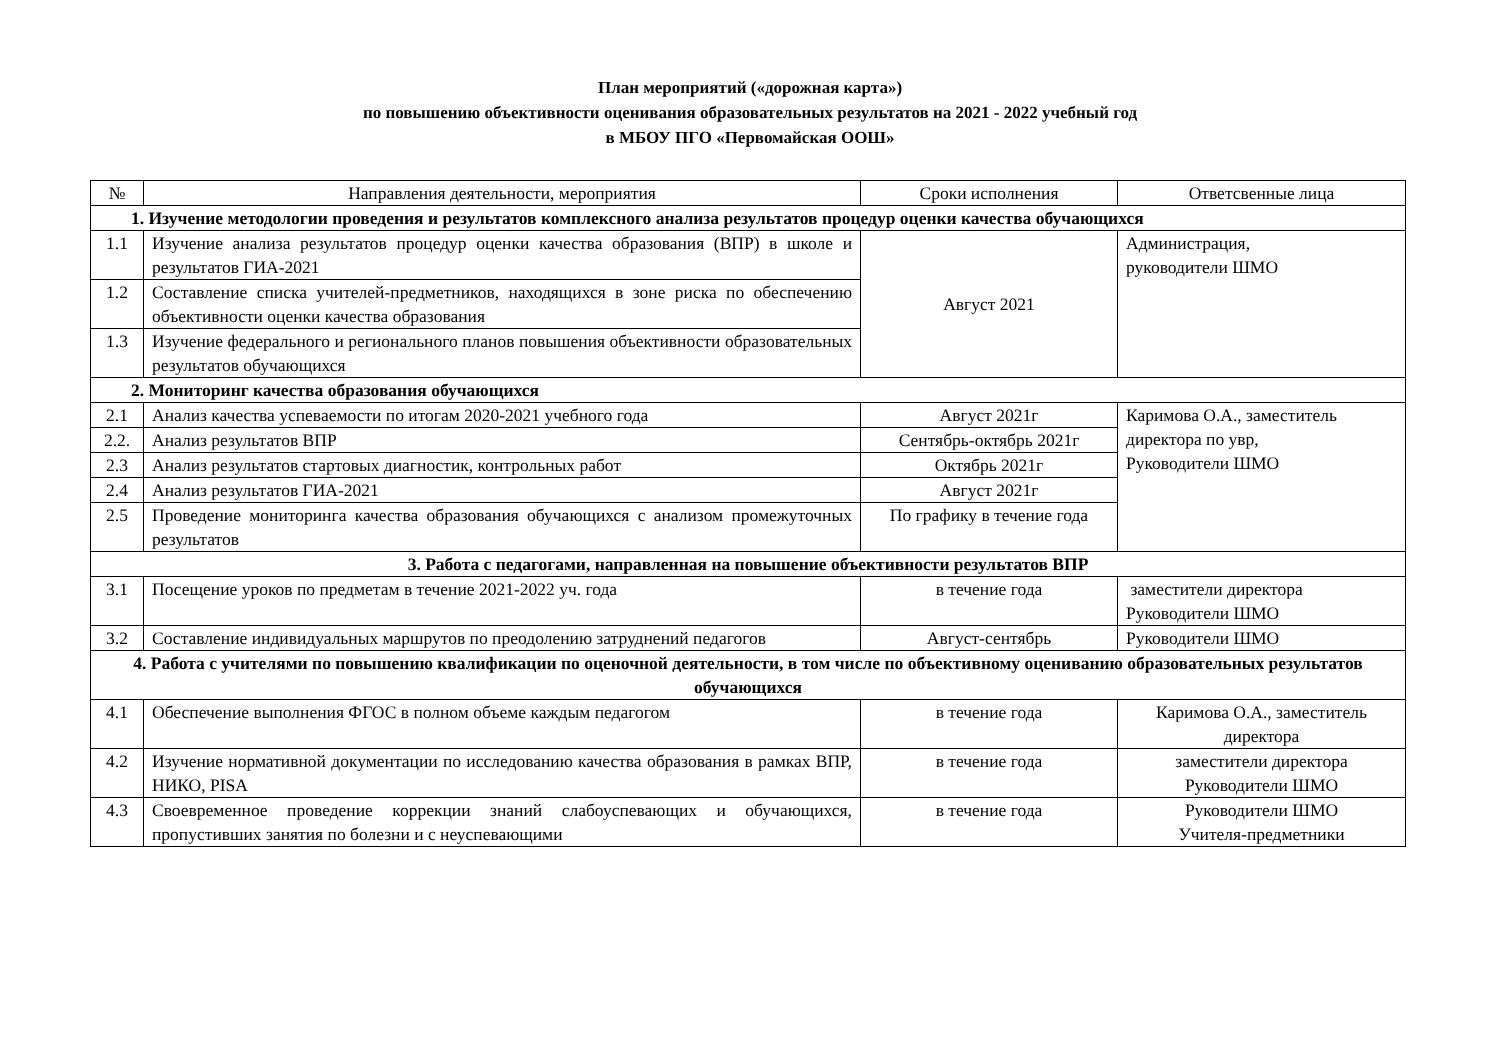План мероприятий («дорожная карта»)
по повышению объективности оценивания образовательных результатов на 2021 - 2022 учебный год
в МБОУ ПГО «Первомайская ООШ»
| № | Направления деятельности, мероприятия | Сроки исполнения | Ответсвенные лица |
| --- | --- | --- | --- |
| 1. Изучение методологии проведения и результатов комплексного анализа результатов процедур оценки качества обучающихся | | | |
| 1.1 | Изучение анализа результатов процедур оценки качества образования (ВПР) в школе и результатов ГИА-2021 | Август 2021 | Администрация, руководители ШМО |
| 1.2 | Составление списка учителей-предметников, находящихся в зоне риска по обеспечению объективности оценки качества образования | | |
| 1.3 | Изучение федерального и регионального планов повышения объективности образовательных результатов обучающихся | | |
| 2. Мониторинг качества образования обучающихся | | | |
| 2.1 | Анализ качества успеваемости по итогам 2020-2021 учебного года | Август 2021г | Каримова О.А., заместитель директора по увр, Руководители ШМО |
| 2.2. | Анализ результатов ВПР | Сентябрь-октябрь 2021г | |
| 2.3 | Анализ результатов стартовых диагностик, контрольных работ | Октябрь 2021г | |
| 2.4 | Анализ результатов ГИА-2021 | Август 2021г | |
| 2.5 | Проведение мониторинга качества образования обучающихся с анализом промежуточных результатов | По графику в течение года | |
| 3. Работа с педагогами, направленная на повышение объективности результатов ВПР | | | |
| 3.1 | Посещение уроков по предметам в течение 2021-2022 уч. года | в течение года | заместители директора Руководители ШМО |
| 3.2 | Составление индивидуальных маршрутов по преодолению затруднений педагогов | Август-сентябрь | Руководители ШМО |
| 4. Работа с учителями по повышению квалификации по оценочной деятельности, в том числе по объективному оцениванию образовательных результатов обучающихся | | | |
| 4.1 | Обеспечение выполнения ФГОС в полном объеме каждым педагогом | в течение года | Каримова О.А., заместитель директора |
| 4.2 | Изучение нормативной документации по исследованию качества образования в рамках ВПР, НИКО, PISA | в течение года | заместители директора Руководители ШМО |
| 4.3 | Своевременное проведение коррекции знаний слабоуспевающих и обучающихся, пропустивших занятия по болезни и с неуспевающими | в течение года | Руководители ШМО Учителя-предметники |